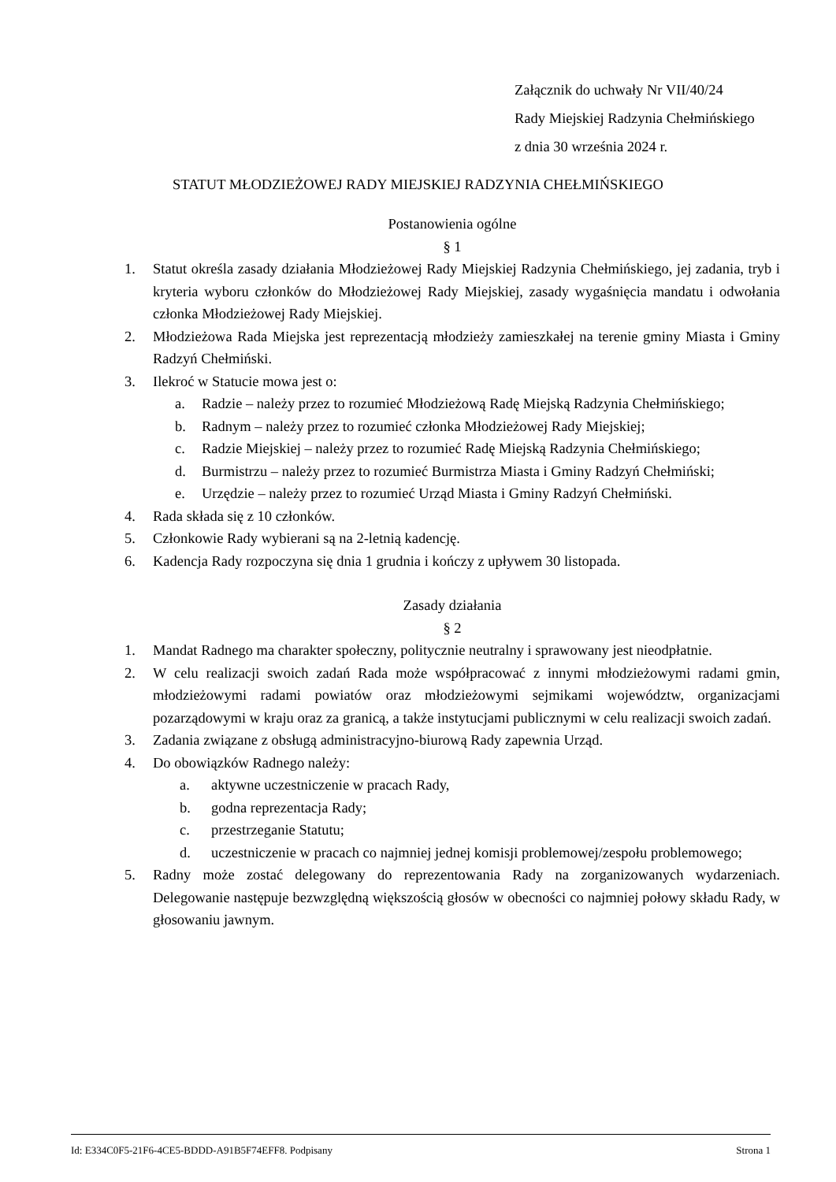Załącznik do uchwały Nr VII/40/24
Rady Miejskiej Radzynia Chełmińskiego
z dnia 30 września 2024 r.
STATUT MŁODZIEŻOWEJ RADY MIEJSKIEJ RADZYNIA CHEŁMIŃSKIEGO
Postanowienia ogólne
§ 1
1. Statut określa zasady działania Młodzieżowej Rady Miejskiej Radzynia Chełmińskiego, jej zadania, tryb i kryteria wyboru członków do Młodzieżowej Rady Miejskiej, zasady wygaśnięcia mandatu i odwołania członka Młodzieżowej Rady Miejskiej.
2. Młodzieżowa Rada Miejska jest reprezentacją młodzieży zamieszkałej na terenie gminy Miasta i Gminy Radzyń Chełmiński.
3. Ilekroć w Statucie mowa jest o:
a. Radzie – należy przez to rozumieć Młodzieżową Radę Miejską Radzynia Chełmińskiego;
b. Radnym – należy przez to rozumieć członka Młodzieżowej Rady Miejskiej;
c. Radzie Miejskiej – należy przez to rozumieć Radę Miejską Radzynia Chełmińskiego;
d. Burmistrzu – należy przez to rozumieć Burmistrza Miasta i Gminy Radzyń Chełmiński;
e. Urzędzie – należy przez to rozumieć Urząd Miasta i Gminy Radzyń Chełmiński.
4. Rada składa się z 10 członków.
5. Członkowie Rady wybierani są na 2-letnią kadencję.
6. Kadencja Rady rozpoczyna się dnia 1 grudnia i kończy z upływem 30 listopada.
Zasady działania
§ 2
1. Mandat Radnego ma charakter społeczny, politycznie neutralny i sprawowany jest nieodpłatnie.
2. W celu realizacji swoich zadań Rada może współpracować z innymi młodzieżowymi radami gmin, młodzieżowymi radami powiatów oraz młodzieżowymi sejmikami województw, organizacjami pozarządowymi w kraju oraz za granicą, a także instytucjami publicznymi w celu realizacji swoich zadań.
3. Zadania związane z obsługą administracyjno-biurową Rady zapewnia Urząd.
4. Do obowiązków Radnego należy:
a. aktywne uczestniczenie w pracach Rady,
b. godna reprezentacja Rady;
c. przestrzeganie Statutu;
d. uczestniczenie w pracach co najmniej jednej komisji problemowej/zespołu problemowego;
5. Radny może zostać delegowany do reprezentowania Rady na zorganizowanych wydarzeniach. Delegowanie następuje bezwzględną większością głosów w obecności co najmniej połowy składu Rady, w głosowaniu jawnym.
Id: E334C0F5-21F6-4CE5-BDDD-A91B5F74EFF8. Podpisany Strona 1